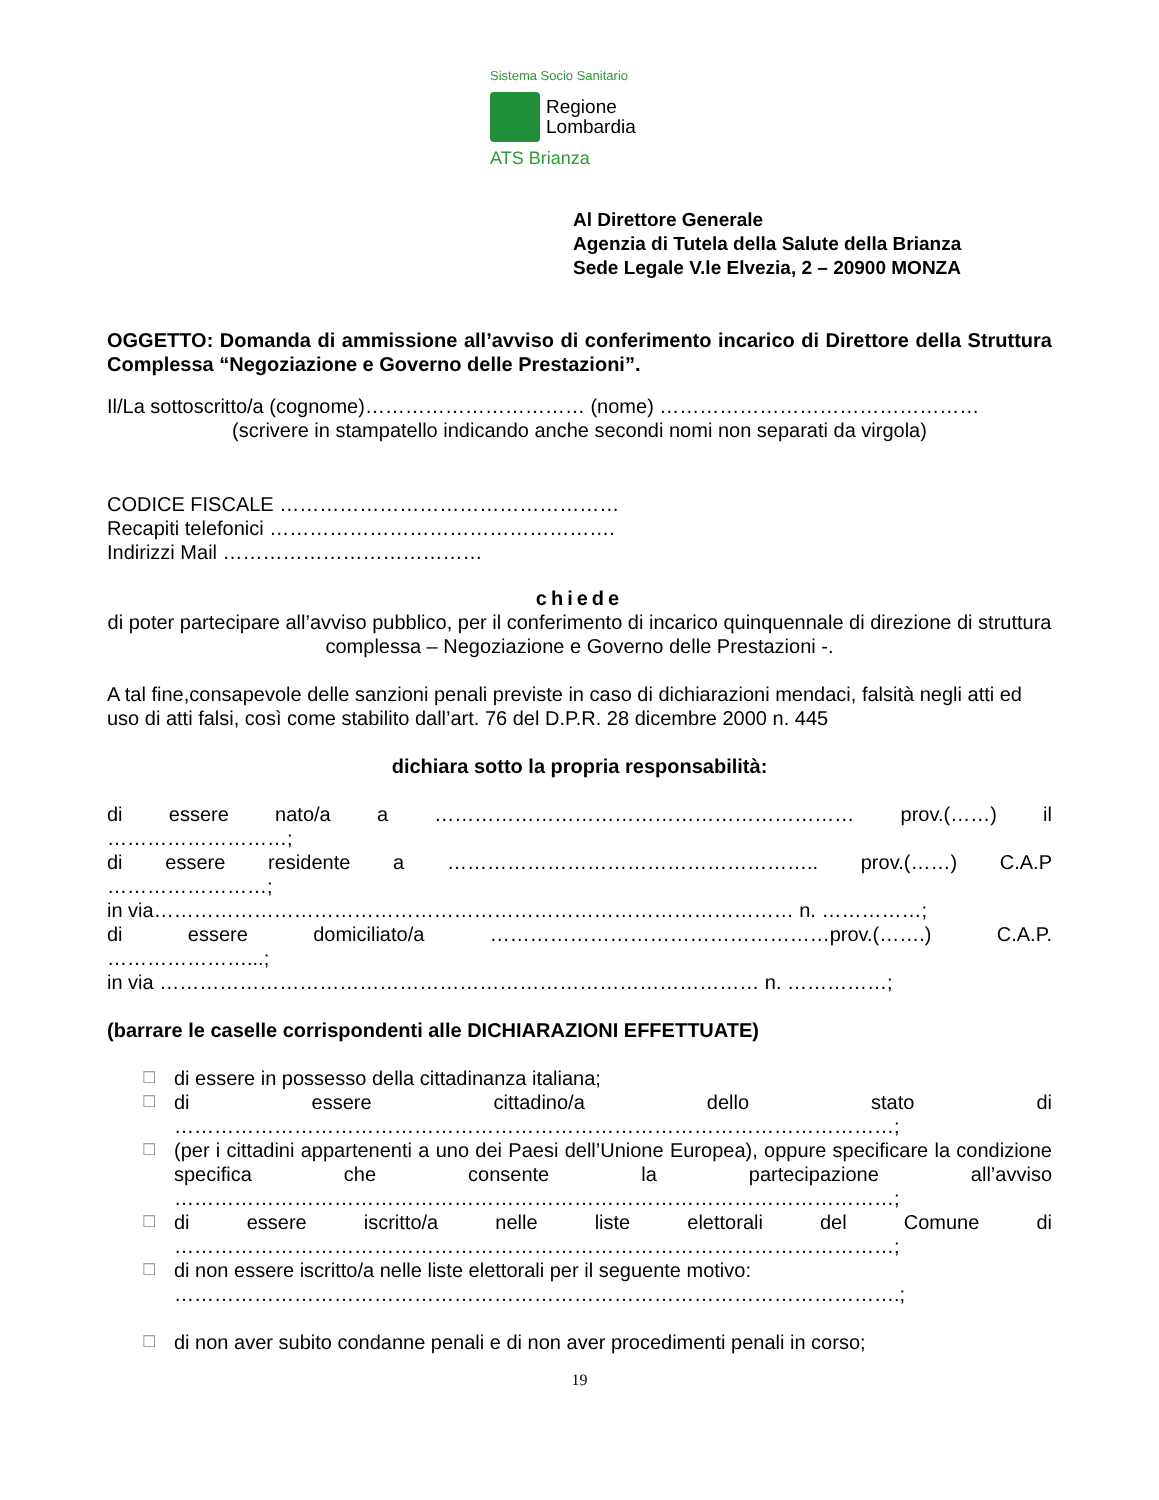Sistema Socio Sanitario
Regione
Lombardia
ATS Brianza
Al Direttore Generale
Agenzia di Tutela della Salute della Brianza
Sede Legale V.le Elvezia, 2 – 20900 MONZA
OGGETTO: Domanda di ammissione all’avviso di conferimento incarico di Direttore della Struttura Complessa “Negoziazione e Governo delle Prestazioni”.
Il/La sottoscritto/a (cognome)…………………………… (nome) …………………………………………
(scrivere in stampatello indicando anche secondi nomi non separati da virgola)
CODICE FISCALE ……………………………………………
Recapiti telefonici …………………………………………….
Indirizzi Mail …………………………………
chiede
di poter partecipare all’avviso pubblico, per il conferimento di incarico quinquennale di direzione di struttura complessa – Negoziazione e Governo delle Prestazioni -.
A tal fine,consapevole delle sanzioni penali previste in caso di dichiarazioni mendaci, falsità negli atti ed uso di atti falsi, così come stabilito dall’art. 76 del D.P.R. 28 dicembre 2000 n. 445
dichiara sotto la propria responsabilità:
di essere nato/a a ……………………………………………………… prov.(……) il
………………………;
di essere residente a ……………………………………………….. prov.(……) C.A.P
……………………;
in via…………………………………………………………………………………… n. ……………;
di essere domiciliato/a ……………………………………………prov.(…….) C.A.P.
…………………...;
in via ……………………………………………………………………………… n. ……………;
(barrare le caselle corrispondenti alle DICHIARAZIONI EFFETTUATE)
☐ di essere in possesso della cittadinanza italiana;
☐ di essere cittadino/a dello stato di
………………………………………………………………………………………………;
☐ (per i cittadini appartenenti a uno dei Paesi dell’Unione Europea), oppure specificare la condizione specifica che consente la partecipazione all’avviso ………………………………………………………………………………………………;
☐ di essere iscritto/a nelle liste elettorali del Comune di
………………………………………………………………………………………………;
☐ di non essere iscritto/a nelle liste elettorali per il seguente motivo:
……………………………………………………………………………………………….;
☐ di non aver subito condanne penali e di non aver procedimenti penali in corso;
19